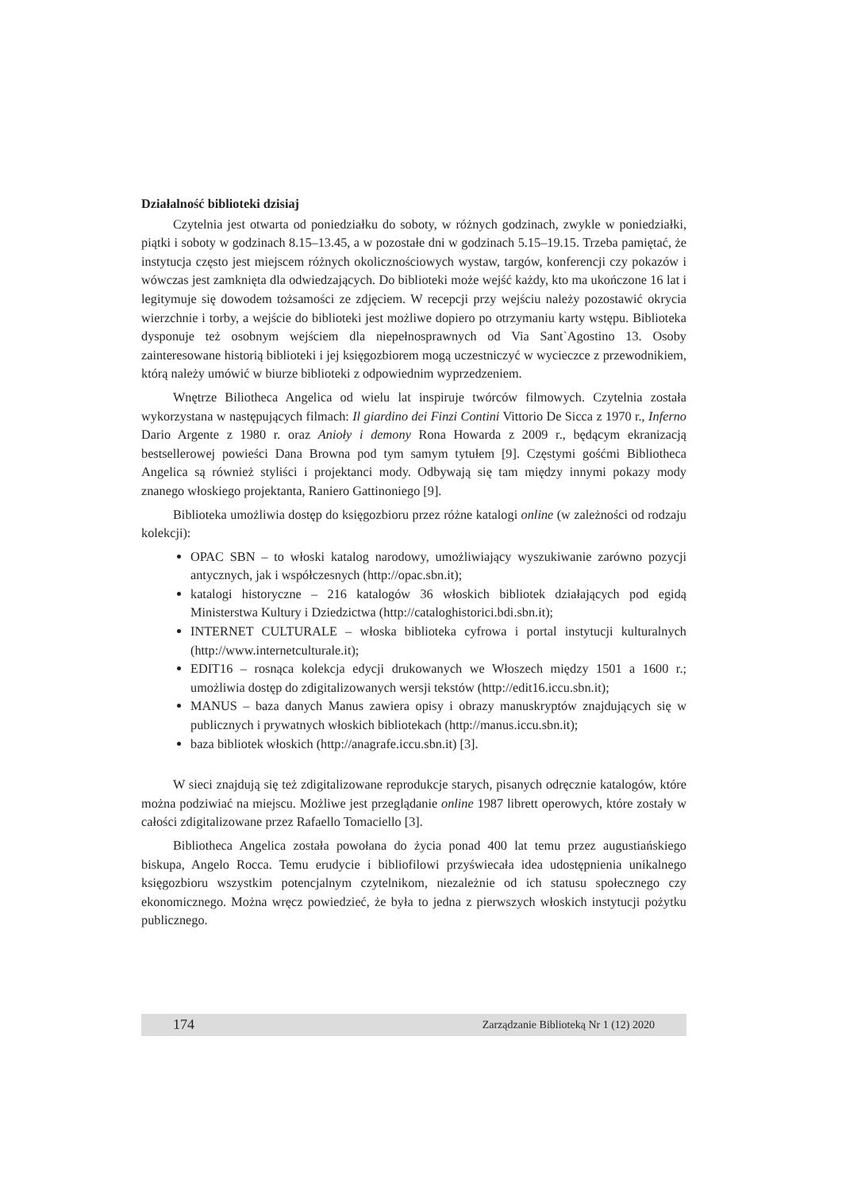Działalność biblioteki dzisiaj
Czytelnia jest otwarta od poniedziałku do soboty, w różnych godzinach, zwykle w poniedziałki, piątki i soboty w godzinach 8.15–13.45, a w pozostałe dni w godzinach 5.15–19.15. Trzeba pamiętać, że instytucja często jest miejscem różnych okolicznościowych wystaw, targów, konferencji czy pokazów i wówczas jest zamknięta dla odwiedzających. Do biblioteki może wejść każdy, kto ma ukończone 16 lat i legitymuje się dowodem tożsamości ze zdjęciem. W recepcji przy wejściu należy pozostawić okrycia wierzchnie i torby, a wejście do biblioteki jest możliwe dopiero po otrzymaniu karty wstępu. Biblioteka dysponuje też osobnym wejściem dla niepełnosprawnych od Via Sant`Agostino 13. Osoby zainteresowane historią biblioteki i jej księgozbiorem mogą uczestniczyć w wycieczce z przewodnikiem, którą należy umówić w biurze biblioteki z odpowiednim wyprzedzeniem.
Wnętrze Biliotheca Angelica od wielu lat inspiruje twórców filmowych. Czytelnia została wykorzystana w następujących filmach: Il giardino dei Finzi Contini Vittorio De Sicca z 1970 r., Inferno Dario Argente z 1980 r. oraz Anioły i demony Rona Howarda z 2009 r., będącym ekranizacją bestsellerowej powieści Dana Browna pod tym samym tytułem [9]. Częstymi gośćmi Bibliotheca Angelica są również styliści i projektanci mody. Odbywają się tam między innymi pokazy mody znanego włoskiego projektanta, Raniero Gattinoniego [9].
Biblioteka umożliwia dostęp do księgozbioru przez różne katalogi online (w zależności od rodzaju kolekcji):
OPAC SBN – to włoski katalog narodowy, umożliwiający wyszukiwanie zarówno pozycji antycznych, jak i współczesnych (http://opac.sbn.it);
katalogi historyczne – 216 katalogów 36 włoskich bibliotek działających pod egidą Ministerstwa Kultury i Dziedzictwa (http://cataloghistorici.bdi.sbn.it);
INTERNET CULTURALE – włoska biblioteka cyfrowa i portal instytucji kulturalnych (http://www.internetculturale.it);
EDIT16 – rosnąca kolekcja edycji drukowanych we Włoszech między 1501 a 1600 r.; umożliwia dostęp do zdigitalizowanych wersji tekstów (http://edit16.iccu.sbn.it);
MANUS – baza danych Manus zawiera opisy i obrazy manuskryptów znajdujących się w publicznych i prywatnych włoskich bibliotekach (http://manus.iccu.sbn.it);
baza bibliotek włoskich (http://anagrafe.iccu.sbn.it) [3].
W sieci znajdują się też zdigitalizowane reprodukcje starych, pisanych odręcznie katalogów, które można podziwiać na miejscu. Możliwe jest przeglądanie online 1987 librett operowych, które zostały w całości zdigitalizowane przez Rafaello Tomaciello [3].
Bibliotheca Angelica została powołana do życia ponad 400 lat temu przez augustiańskiego biskupa, Angelo Rocca. Temu erudycie i bibliofilowi przyświecała idea udostępnienia unikalnego księgozbioru wszystkim potencjalnym czytelnikom, niezależnie od ich statusu społecznego czy ekonomicznego. Można wręcz powiedzieć, że była to jedna z pierwszych włoskich instytucji pożytku publicznego.
174 Zarządzanie Biblioteką Nr 1 (12) 2020